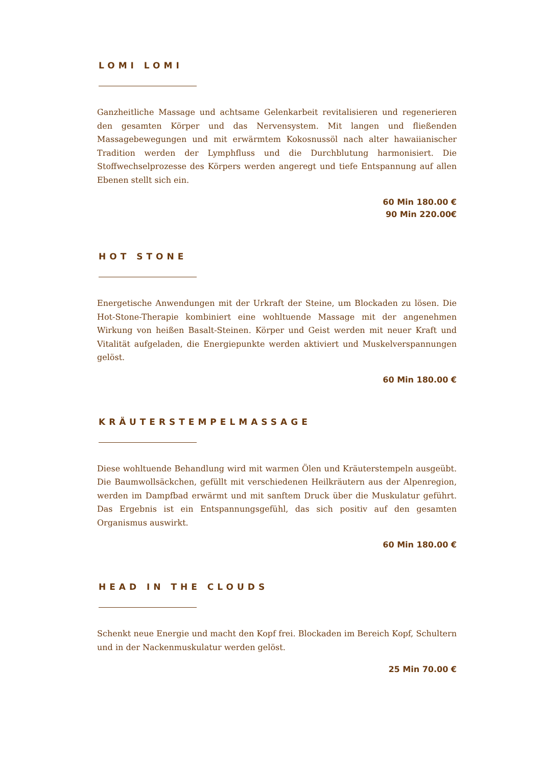LOMI LOMI
Ganzheitliche Massage und achtsame Gelenkarbeit revitalisieren und regenerieren den gesamten Körper und das Nervensystem. Mit langen und fließenden Massagebewegungen und mit erwärmtem Kokosnussöl nach alter hawaiianischer Tradition werden der Lymphfluss und die Durchblutung harmonisiert. Die Stoffwechselprozesse des Körpers werden angeregt und tiefe Entspannung auf allen Ebenen stellt sich ein.
60 Min 180.00 €
90 Min 220.00€
HOT STONE
Energetische Anwendungen mit der Urkraft der Steine, um Blockaden zu lösen. Die Hot-Stone-Therapie kombiniert eine wohltuende Massage mit der angenehmen Wirkung von heißen Basalt-Steinen. Körper und Geist werden mit neuer Kraft und Vitalität aufgeladen, die Energiepunkte werden aktiviert und Muskelverspannungen gelöst.
60 Min 180.00 €
KRÄUTERSTEMPELMASSAGE
Diese wohltuende Behandlung wird mit warmen Ölen und Kräuterstempeln ausgeübt. Die Baumwollsäckchen, gefüllt mit verschiedenen Heilkräutern aus der Alpenregion, werden im Dampfbad erwärmt und mit sanftem Druck über die Muskulatur geführt. Das Ergebnis ist ein Entspannungsgefühl, das sich positiv auf den gesamten Organismus auswirkt.
60 Min 180.00 €
HEAD IN THE CLOUDS
Schenkt neue Energie und macht den Kopf frei. Blockaden im Bereich Kopf, Schultern und in der Nackenmuskulatur werden gelöst.
25 Min 70.00 €